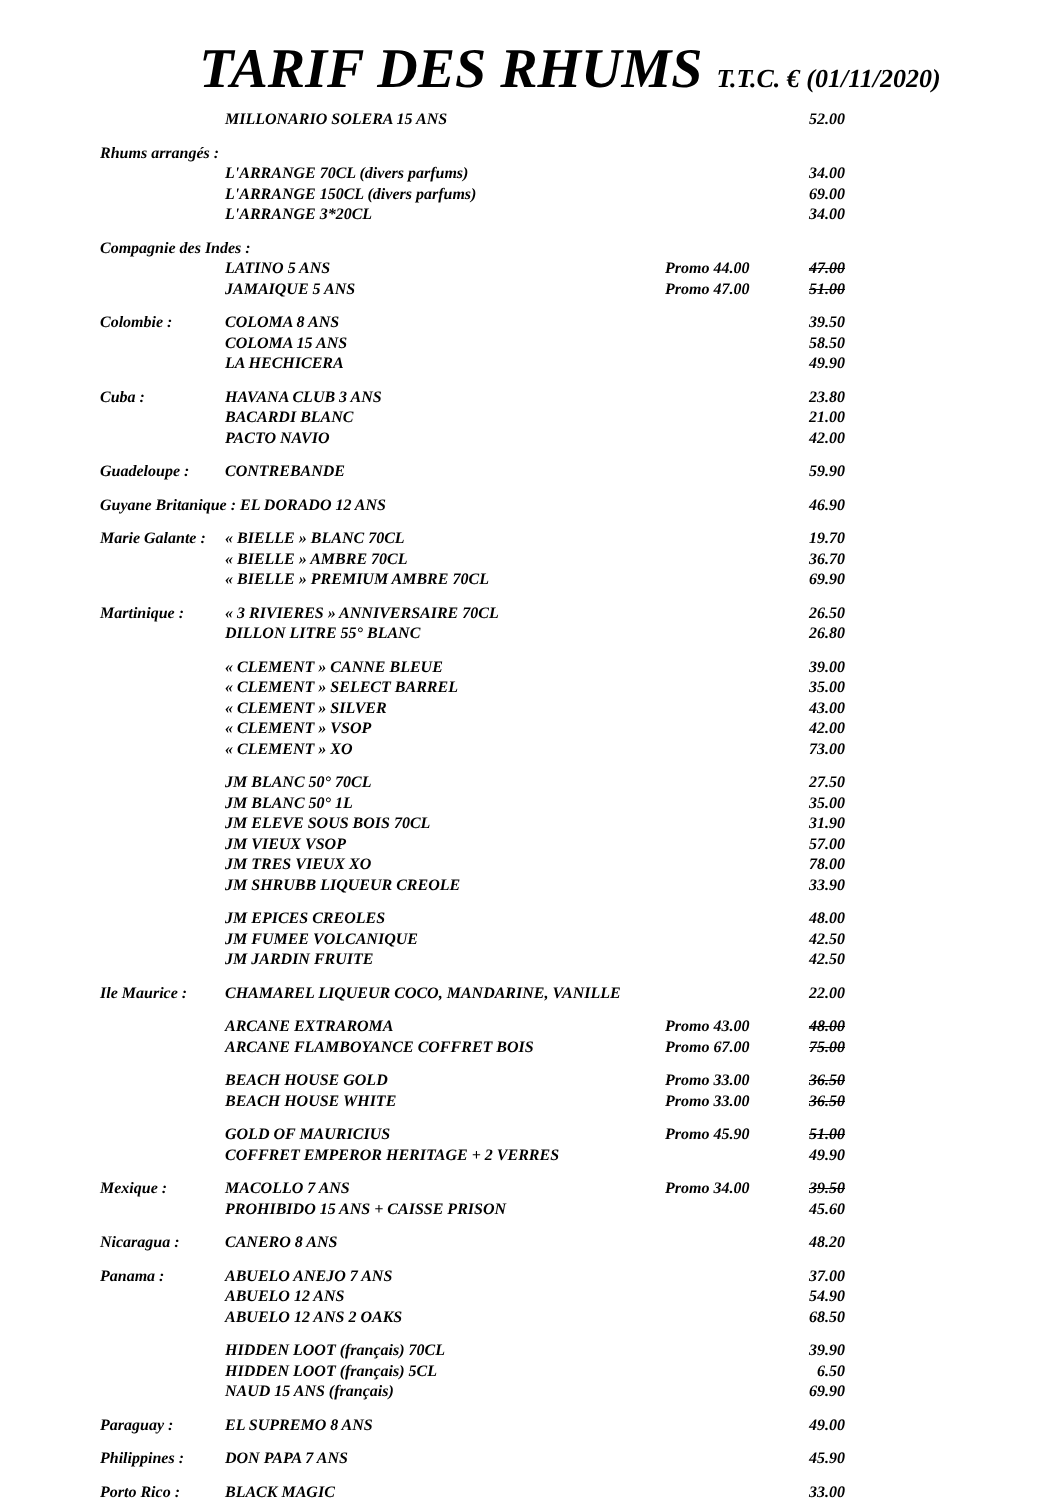TARIF DES RHUMS T.T.C. € (01/11/2020)
| | MILLONARIO SOLERA 15 ANS | | 52.00 |
| Rhums arrangés : | | | |
| | L'ARRANGE 70CL (divers parfums) | | 34.00 |
| | L'ARRANGE 150CL (divers parfums) | | 69.00 |
| | L'ARRANGE 3*20CL | | 34.00 |
| Compagnie des Indes : | | | |
| | LATINO 5 ANS | Promo 44.00 | 47.00 |
| | JAMAIQUE 5 ANS | Promo 47.00 | 51.00 |
| Colombie : | COLOMA 8 ANS | | 39.50 |
| | COLOMA 15 ANS | | 58.50 |
| | LA HECHICERA | | 49.90 |
| Cuba : | HAVANA CLUB 3 ANS | | 23.80 |
| | BACARDI BLANC | | 21.00 |
| | PACTO NAVIO | | 42.00 |
| Guadeloupe : | CONTREBANDE | | 59.90 |
| Guyane Britanique : EL DORADO 12 ANS | | | 46.90 |
| Marie Galante : | « BIELLE » BLANC 70CL | | 19.70 |
| | « BIELLE » AMBRE 70CL | | 36.70 |
| | « BIELLE » PREMIUM AMBRE 70CL | | 69.90 |
| Martinique : | « 3 RIVIERES » ANNIVERSAIRE 70CL | | 26.50 |
| | DILLON LITRE 55° BLANC | | 26.80 |
| | « CLEMENT » CANNE BLEUE | | 39.00 |
| | « CLEMENT » SELECT BARREL | | 35.00 |
| | « CLEMENT » SILVER | | 43.00 |
| | « CLEMENT » VSOP | | 42.00 |
| | « CLEMENT » XO | | 73.00 |
| | JM BLANC 50° 70CL | | 27.50 |
| | JM BLANC 50° 1L | | 35.00 |
| | JM ELEVE SOUS BOIS 70CL | | 31.90 |
| | JM VIEUX VSOP | | 57.00 |
| | JM TRES VIEUX XO | | 78.00 |
| | JM SHRUBB LIQUEUR CREOLE | | 33.90 |
| | JM EPICES CREOLES | | 48.00 |
| | JM FUMEE VOLCANIQUE | | 42.50 |
| | JM JARDIN FRUITE | | 42.50 |
| Ile Maurice : | CHAMAREL LIQUEUR COCO, MANDARINE, VANILLE | | 22.00 |
| | ARCANE EXTRAROMA | Promo 43.00 | 48.00 |
| | ARCANE FLAMBOYANCE COFFRET BOIS | Promo 67.00 | 75.00 |
| | BEACH HOUSE GOLD | Promo 33.00 | 36.50 |
| | BEACH HOUSE WHITE | Promo 33.00 | 36.50 |
| | GOLD OF MAURICIUS | Promo 45.90 | 51.00 |
| | COFFRET EMPEROR HERITAGE + 2 VERRES | | 49.90 |
| Mexique : | MACOLLO 7 ANS | Promo 34.00 | 39.50 |
| | PROHIBIDO 15 ANS + CAISSE PRISON | | 45.60 |
| Nicaragua : | CANERO 8 ANS | | 48.20 |
| Panama : | ABUELO ANEJO 7 ANS | | 37.00 |
| | ABUELO 12 ANS | | 54.90 |
| | ABUELO 12 ANS 2 OAKS | | 68.50 |
| | HIDDEN LOOT (français) 70CL | | 39.90 |
| | HIDDEN LOOT (français) 5CL | | 6.50 |
| | NAUD 15 ANS (français) | | 69.90 |
| Paraguay : | EL SUPREMO 8 ANS | | 49.00 |
| Philippines : | DON PAPA 7 ANS | | 45.90 |
| Porto Rico : | BLACK MAGIC | | 33.00 |